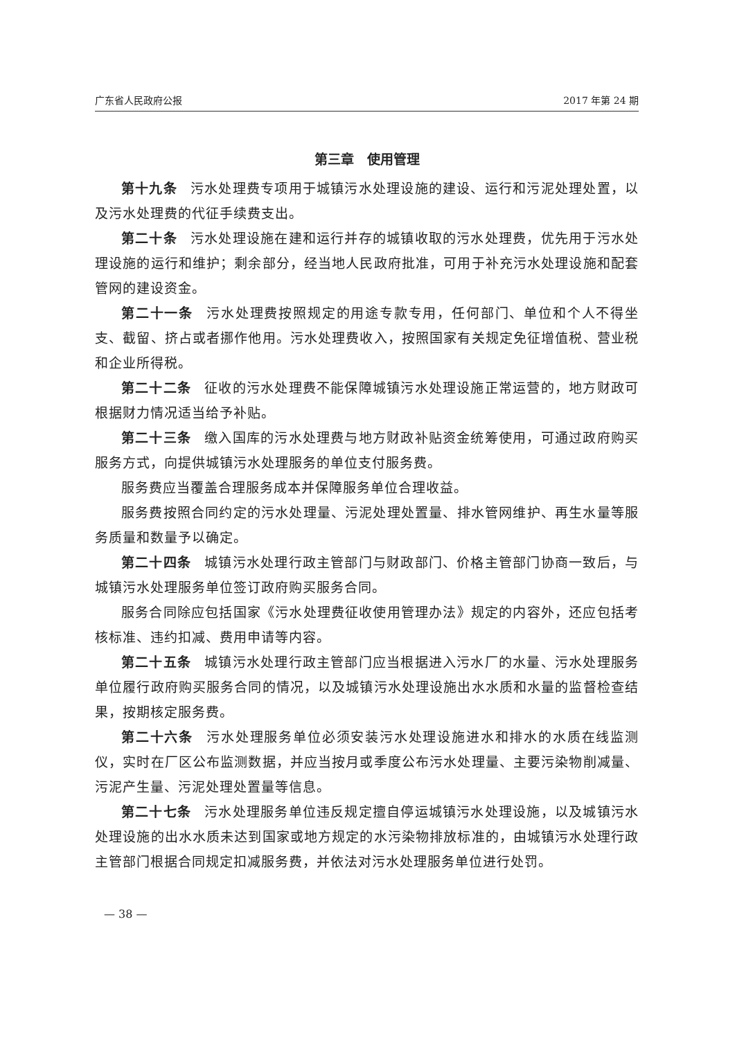广东省人民政府公报 2017 年第 24 期
第三章　使用管理
第十九条 污水处理费专项用于城镇污水处理设施的建设、运行和污泥处理处置，以及污水处理费的代征手续费支出。
第二十条 污水处理设施在建和运行并存的城镇收取的污水处理费，优先用于污水处理设施的运行和维护；剩余部分，经当地人民政府批准，可用于补充污水处理设施和配套管网的建设资金。
第二十一条 污水处理费按照规定的用途专款专用，任何部门、单位和个人不得坐支、截留、挤占或者挪作他用。污水处理费收入，按照国家有关规定免征增值税、营业税和企业所得税。
第二十二条 征收的污水处理费不能保障城镇污水处理设施正常运营的，地方财政可根据财力情况适当给予补贴。
第二十三条 缴入国库的污水处理费与地方财政补贴资金统筹使用，可通过政府购买服务方式，向提供城镇污水处理服务的单位支付服务费。
服务费应当覆盖合理服务成本并保障服务单位合理收益。
服务费按照合同约定的污水处理量、污泥处理处置量、排水管网维护、再生水量等服务质量和数量予以确定。
第二十四条 城镇污水处理行政主管部门与财政部门、价格主管部门协商一致后，与城镇污水处理服务单位签订政府购买服务合同。
服务合同除应包括国家《污水处理费征收使用管理办法》规定的内容外，还应包括考核标准、违约扣减、费用申请等内容。
第二十五条 城镇污水处理行政主管部门应当根据进入污水厂的水量、污水处理服务单位履行政府购买服务合同的情况，以及城镇污水处理设施出水水质和水量的监督检查结果，按期核定服务费。
第二十六条 污水处理服务单位必须安装污水处理设施进水和排水的水质在线监测仪，实时在厂区公布监测数据，并应当按月或季度公布污水处理量、主要污染物削减量、污泥产生量、污泥处理处置量等信息。
第二十七条 污水处理服务单位违反规定擅自停运城镇污水处理设施，以及城镇污水处理设施的出水水质未达到国家或地方规定的水污染物排放标准的，由城镇污水处理行政主管部门根据合同规定扣减服务费，并依法对污水处理服务单位进行处罚。
— 38 —